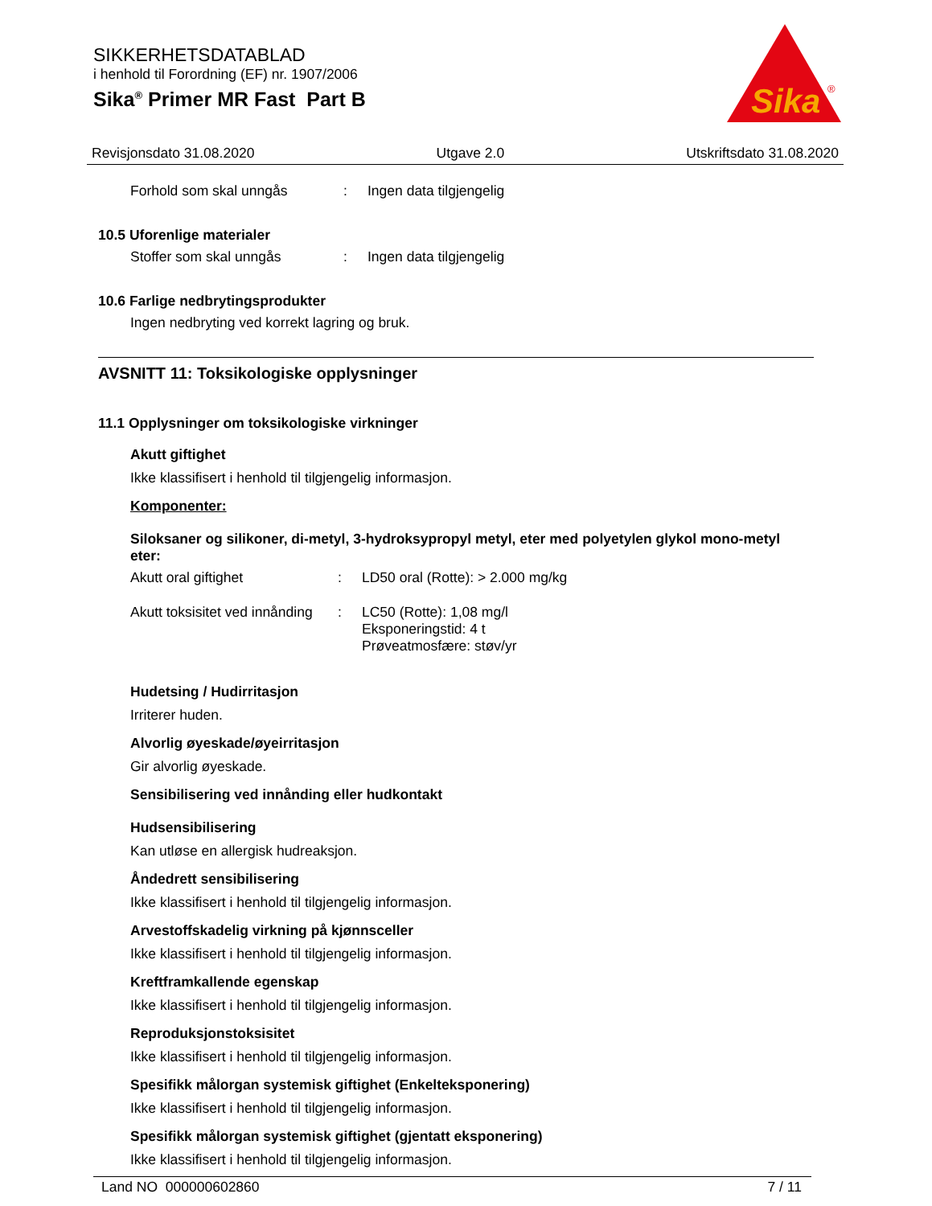SIKKERHETSDATABLAD
i henhold til Forordning (EF) nr. 1907/2006
Sika<sup>®</sup> Primer MR Fast Part B
Sika
®
Revisjonsdato 31.08.2020 Utgave 2.0 Utskriftsdato 31.08.2020
Forhold som skal unngås: Ingen data tilgjengelig
10.5 Uforenlige materialer
Stoffer som skal unngås: Ingen data tilgjengelig
10.6 Farlige nedbrytingsprodukter
Ingen nedbryting ved korrekt lagring og bruk.
AVSNITT 11: Toksikologiske opplysninger
11.1 Opplysninger om toksikologiske virkninger
Akutt giftighet
Ikke klassifisert i henhold til tilgjengelig informasjon.
Komponenter:
Siloksaner og silikoner, di-metyl, 3-hydroksypropyl metyl, eter med polyetylen glykol mono-metyl eter:
Akutt oral giftighet: LD50 oral (Rotte): > 2.000 mg/kg
Akutt toksisitet ved innånding: LC50 (Rotte): 1,08 mg/l
Eksponeringstid: 4 t
Prøveatmosfære: støv/yr
Hudetsing / Hudirritasjon
Irriterer huden.
Alvorlig øyeskade/øyeirritasjon
Gir alvorlig øyeskade.
Sensibilisering ved innånding eller hudkontakt
Hudsensibilisering
Kan utløse en allergisk hudreaksjon.
Åndedrett sensibilisering
Ikke klassifisert i henhold til tilgjengelig informasjon.
Arvestoffskadelig virkning på kjønnsceller
Ikke klassifisert i henhold til tilgjengelig informasjon.
Kreftframkallende egenskap
Ikke klassifisert i henhold til tilgjengelig informasjon.
Reproduksjonstoksisitet
Ikke klassifisert i henhold til tilgjengelig informasjon.
Spesifikk målorgan systemisk giftighet (Enkelteksponering)
Ikke klassifisert i henhold til tilgjengelig informasjon.
Spesifikk målorgan systemisk giftighet (gjentatt eksponering)
Ikke klassifisert i henhold til tilgjengelig informasjon.
Land NO 000000602860 7 / 11